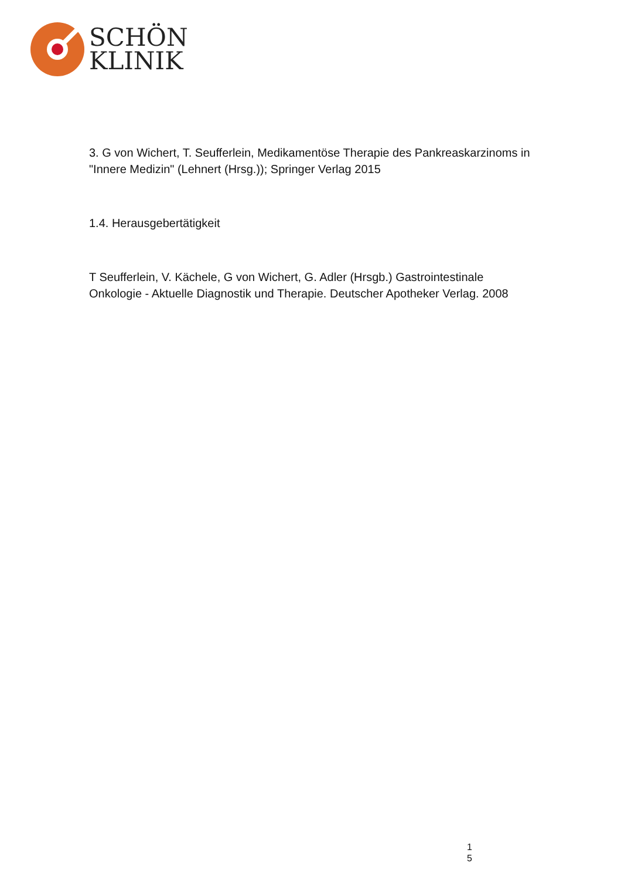SCHÖN
KLINIK
3. G von Wichert, T. Seufferlein, Medikamentöse Therapie des Pankreaskarzinoms in "Innere Medizin" (Lehnert (Hrsg.)); Springer Verlag 2015
1.4. Herausgebertätigkeit
T Seufferlein, V. Kächele, G von Wichert, G. Adler (Hrsgb.) Gastrointestinale Onkologie - Aktuelle Diagnostik und Therapie. Deutscher Apotheker Verlag. 2008
1
5